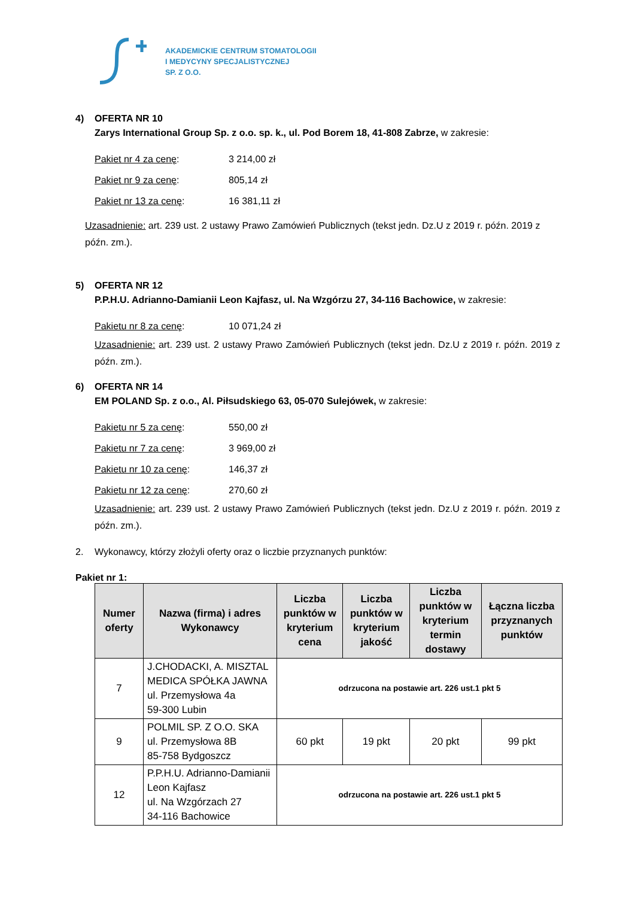AKADEMICKIE CENTRUM STOMATOLOGII
I MEDYCYNY SPECJALISTYCZNEJ
SP. Z O.O.
4) OFERTA NR 10
Zarys International Group Sp. z o.o. sp. k., ul. Pod Borem 18, 41-808 Zabrze, w zakresie:
Pakiet nr 4 za cenę: 3 214,00 zł
Pakiet nr 9 za cenę: 805,14 zł
Pakiet nr 13 za cenę: 16 381,11 zł
Uzasadnienie: art. 239 ust. 2 ustawy Prawo Zamówień Publicznych (tekst jedn. Dz.U z 2019 r. późn. 2019 z późn. zm.).
5) OFERTA NR 12
P.P.H.U. Adrianno-Damianii Leon Kajfasz, ul. Na Wzgórzu 27, 34-116 Bachowice, w zakresie:
Pakietu nr 8 za cenę: 10 071,24 zł
Uzasadnienie: art. 239 ust. 2 ustawy Prawo Zamówień Publicznych (tekst jedn. Dz.U z 2019 r. późn. 2019 z późn. zm.).
6) OFERTA NR 14
EM POLAND Sp. z o.o., Al. Piłsudskiego 63, 05-070 Sulejówek, w zakresie:
Pakietu nr 5 za cenę: 550,00 zł
Pakietu nr 7 za cenę: 3 969,00 zł
Pakietu nr 10 za cenę: 146,37 zł
Pakietu nr 12 za cenę: 270,60 zł
Uzasadnienie: art. 239 ust. 2 ustawy Prawo Zamówień Publicznych (tekst jedn. Dz.U z 2019 r. późn. 2019 z późn. zm.).
2. Wykonawcy, którzy złożyli oferty oraz o liczbie przyznanych punktów:
Pakiet nr 1:
| Numer oferty | Nazwa (firma) i adres Wykonawcy | Liczba punktów w kryterium cena | Liczba punktów w kryterium jakość | Liczba punktów w kryterium termin dostawy | Łączna liczba przyznanych punktów |
| --- | --- | --- | --- | --- | --- |
| 7 | J.CHODACKI, A. MISZTAL MEDICA SPÓŁKA JAWNA ul. Przemysłowa 4a 59-300 Lubin | odrzucona na postawie art. 226 ust.1 pkt 5 | | | |
| 9 | POLMIL SP. Z O.O. SKA ul. Przemysłowa 8B 85-758 Bydgoszcz | 60 pkt | 19 pkt | 20 pkt | 99 pkt |
| 12 | P.P.H.U. Adrianno-Damianii Leon Kajfasz ul. Na Wzgórzach 27 34-116 Bachowice | odrzucona na postawie art. 226 ust.1 pkt 5 | | | |